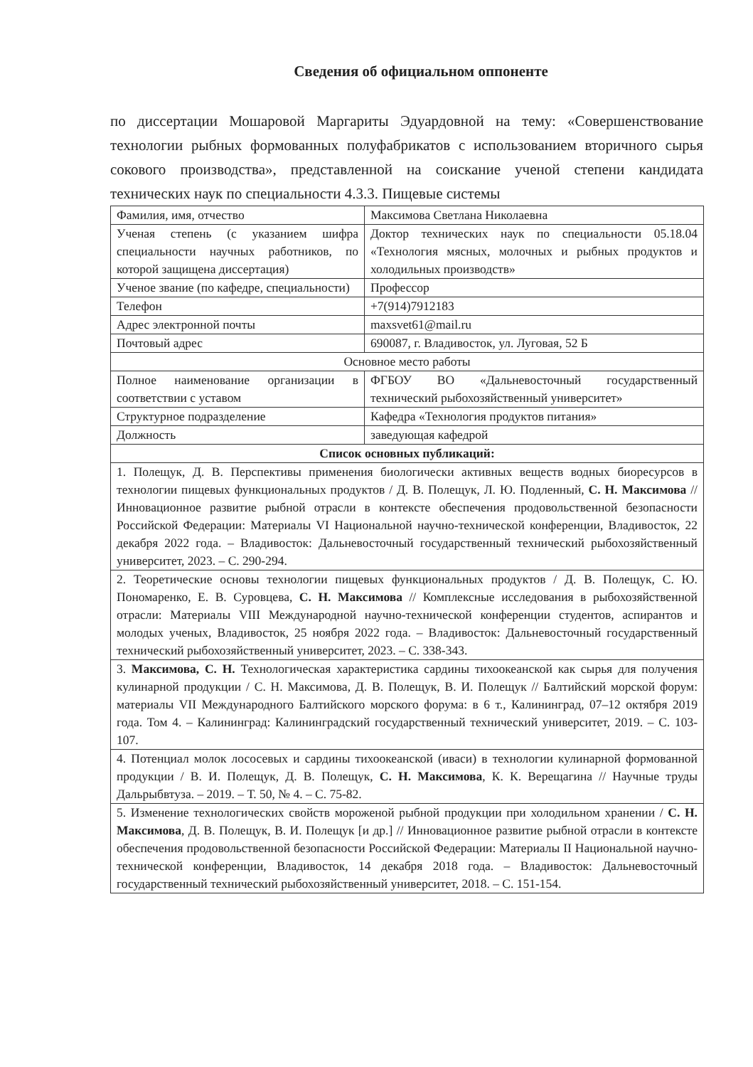Сведения об официальном оппоненте
по диссертации Мошаровой Маргариты Эдуардовной на тему: «Совершенствование технологии рыбных формованных полуфабрикатов с использованием вторичного сырья сокового производства», представленной на соискание ученой степени кандидата технических наук по специальности 4.3.3. Пищевые системы
| Фамилия, имя, отчество | Максимова Светлана Николаевна |
| Ученая степень (с указанием шифра специальности научных работников, по которой защищена диссертация) | Доктор технических наук по специальности 05.18.04 «Технология мясных, молочных и рыбных продуктов и холодильных производств» |
| Ученое звание (по кафедре, специальности) | Профессор |
| Телефон | +7(914)7912183 |
| Адрес электронной почты | maxsvet61@mail.ru |
| Почтовый адрес | 690087, г. Владивосток, ул. Луговая, 52 Б |
| Основное место работы | |
| Полное наименование организации в соответствии с уставом | ФГБОУ ВО «Дальневосточный государственный технический рыбохозяйственный университет» |
| Структурное подразделение | Кафедра «Технология продуктов питания» |
| Должность | заведующая кафедрой |
| Список основных публикаций: | |
| 1. Полещук, Д. В. Перспективы применения биологически активных веществ водных биоресурсов в технологии пищевых функциональных продуктов / Д. В. Полещук, Л. Ю. Подленный, С. Н. Максимова // Инновационное развитие рыбной отрасли в контексте обеспечения продовольственной безопасности Российской Федерации: Материалы VI Национальной научно-технической конференции, Владивосток, 22 декабря 2022 года. – Владивосток: Дальневосточный государственный технический рыбохозяйственный университет, 2023. – С. 290-294. | |
| 2. Теоретические основы технологии пищевых функциональных продуктов / Д. В. Полещук, С. Ю. Пономаренко, Е. В. Суровцева, С. Н. Максимова // Комплексные исследования в рыбохозяйственной отрасли: Материалы VIII Международной научно-технической конференции студентов, аспирантов и молодых ученых, Владивосток, 25 ноября 2022 года. – Владивосток: Дальневосточный государственный технический рыбохозяйственный университет, 2023. – С. 338-343. | |
| 3. Максимова, С. Н. Технологическая характеристика сардины тихоокеанской как сырья для получения кулинарной продукции / С. Н. Максимова, Д. В. Полещук, В. И. Полещук // Балтийский морской форум: материалы VII Международного Балтийского морского форума: в 6 т., Калининград, 07–12 октября 2019 года. Том 4. – Калининград: Калининградский государственный технический университет, 2019. – С. 103-107. | |
| 4. Потенциал молок лососевых и сардины тихоокеанской (иваси) в технологии кулинарной формованной продукции / В. И. Полещук, Д. В. Полещук, С. Н. Максимова , К. К. Верещагина // Научные труды Дальрыбвтуза. – 2019. – Т. 50, № 4. – С. 75-82. | |
| 5. Изменение технологических свойств мороженой рыбной продукции при холодильном хранении / С. Н. Максимова , Д. В. Полещук, В. И. Полещук [и др.] // Инновационное развитие рыбной отрасли в контексте обеспечения продовольственной безопасности Российской Федерации: Материалы II Национальной научно-технической конференции, Владивосток, 14 декабря 2018 года. – Владивосток: Дальневосточный государственный технический рыбохозяйственный университет, 2018. – С. 151-154. | |